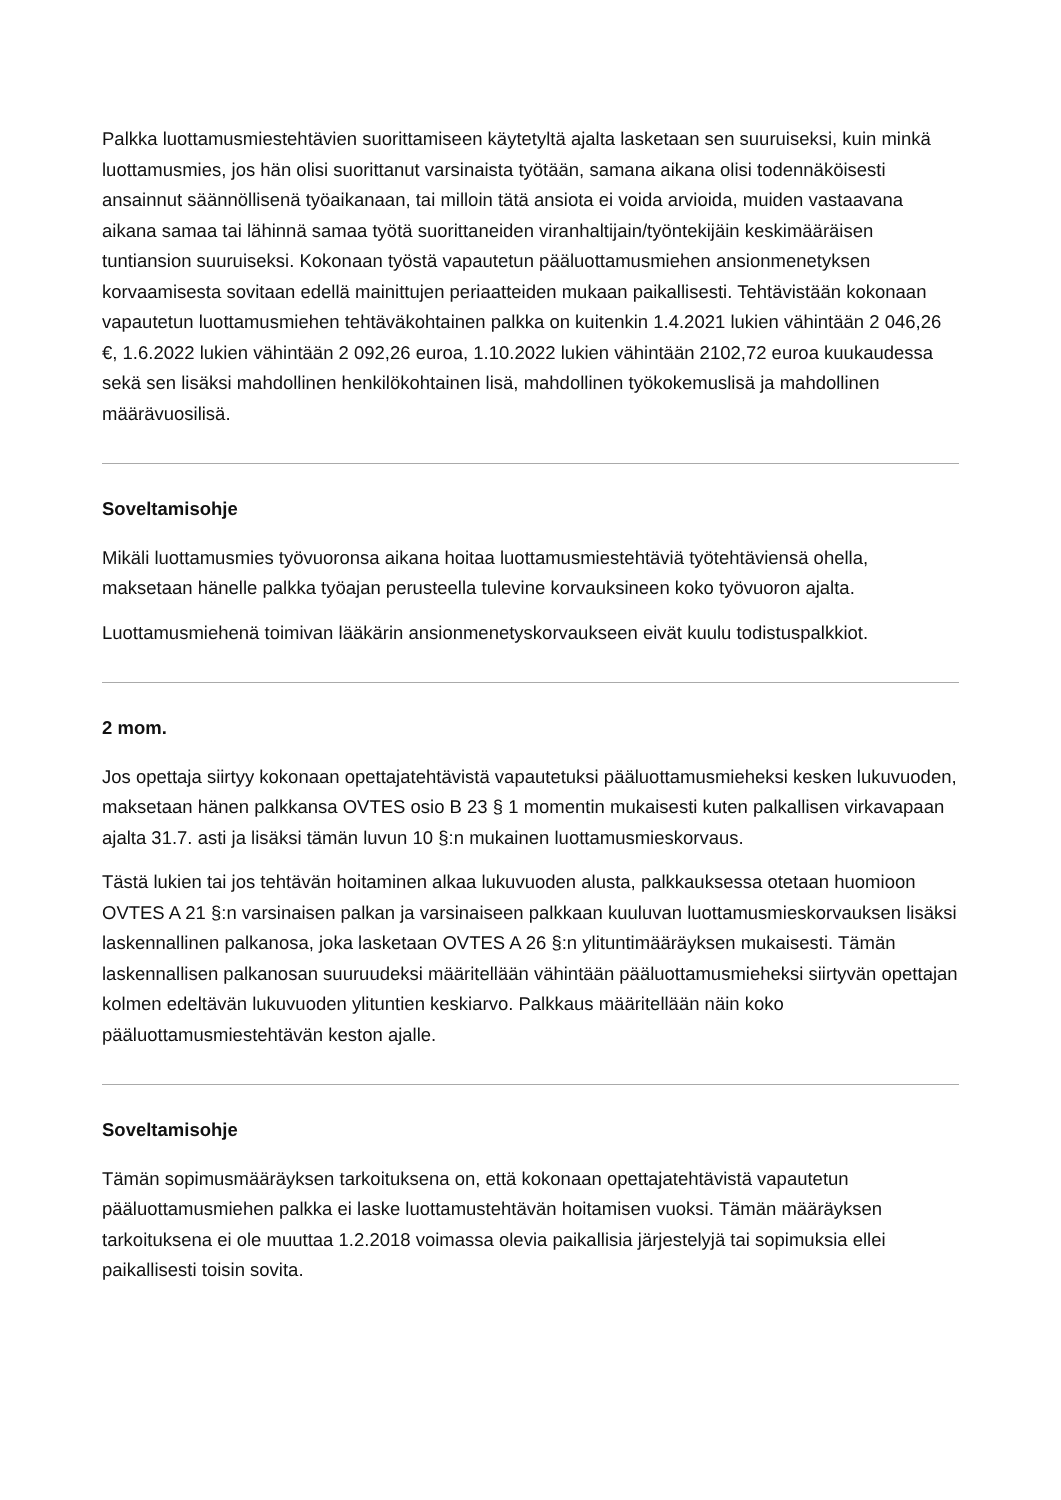Palkka luottamusmiestehtävien suorittamiseen käytetyltä ajalta lasketaan sen suuruiseksi, kuin minkä luottamusmies, jos hän olisi suorittanut varsinaista työtään, samana aikana olisi todennäköisesti ansainnut säännöllisenä työaikanaan, tai milloin tätä ansiota ei voida arvioida, muiden vastaavana aikana samaa tai lähinnä samaa työtä suorittaneiden viranhaltijain/työntekijäin keskimääräisen tuntiansion suuruiseksi. Kokonaan työstä vapautetun pääluottamusmiehen ansionmenetyksen korvaamisesta sovitaan edellä mainittujen periaatteiden mukaan paikallisesti. Tehtävistään kokonaan vapautetun luottamusmiehen tehtäväkohtainen palkka on kuitenkin 1.4.2021 lukien vähintään 2 046,26 €, 1.6.2022 lukien vähintään 2 092,26 euroa, 1.10.2022 lukien vähintään 2102,72 euroa kuukaudessa sekä sen lisäksi mahdollinen henkilökohtainen lisä, mahdollinen työkokemuslisä ja mahdollinen määrävuosilisä.
Soveltamisohje
Mikäli luottamusmies työvuoronsa aikana hoitaa luottamusmiestehtäviä työtehtäviensä ohella, maksetaan hänelle palkka työajan perusteella tulevine korvauksineen koko työvuoron ajalta.
Luottamusmiehenä toimivan lääkärin ansionmenetyskorvaukseen eivät kuulu todistuspalkkiot.
2 mom.
Jos opettaja siirtyy kokonaan opettajatehtävistä vapautetuksi pääluottamusmieheksi kesken lukuvuoden, maksetaan hänen palkkansa OVTES osio B 23 § 1 momentin mukaisesti kuten palkallisen virkavapaan ajalta 31.7. asti ja lisäksi tämän luvun 10 §:n mukainen luottamusmieskorvaus.
Tästä lukien tai jos tehtävän hoitaminen alkaa lukuvuoden alusta, palkkauksessa otetaan huomioon OVTES A 21 §:n varsinaisen palkan ja varsinaiseen palkkaan kuuluvan luottamusmieskorvauksen lisäksi laskennallinen palkanosa, joka lasketaan OVTES A 26 §:n ylituntimääräyksen mukaisesti. Tämän laskennallisen palkanosan suuruudeksi määritellään vähintään pääluottamusmieheksi siirtyvän opettajan kolmen edeltävän lukuvuoden ylituntien keskiarvo. Palkkaus määritellään näin koko pääluottamusmiestehtävän keston ajalle.
Soveltamisohje
Tämän sopimusmääräyksen tarkoituksena on, että kokonaan opettajatehtävistä vapautetun pääluottamusmiehen palkka ei laske luottamustehtävän hoitamisen vuoksi. Tämän määräyksen tarkoituksena ei ole muuttaa 1.2.2018 voimassa olevia paikallisia järjestelyjä tai sopimuksia ellei paikallisesti toisin sovita.